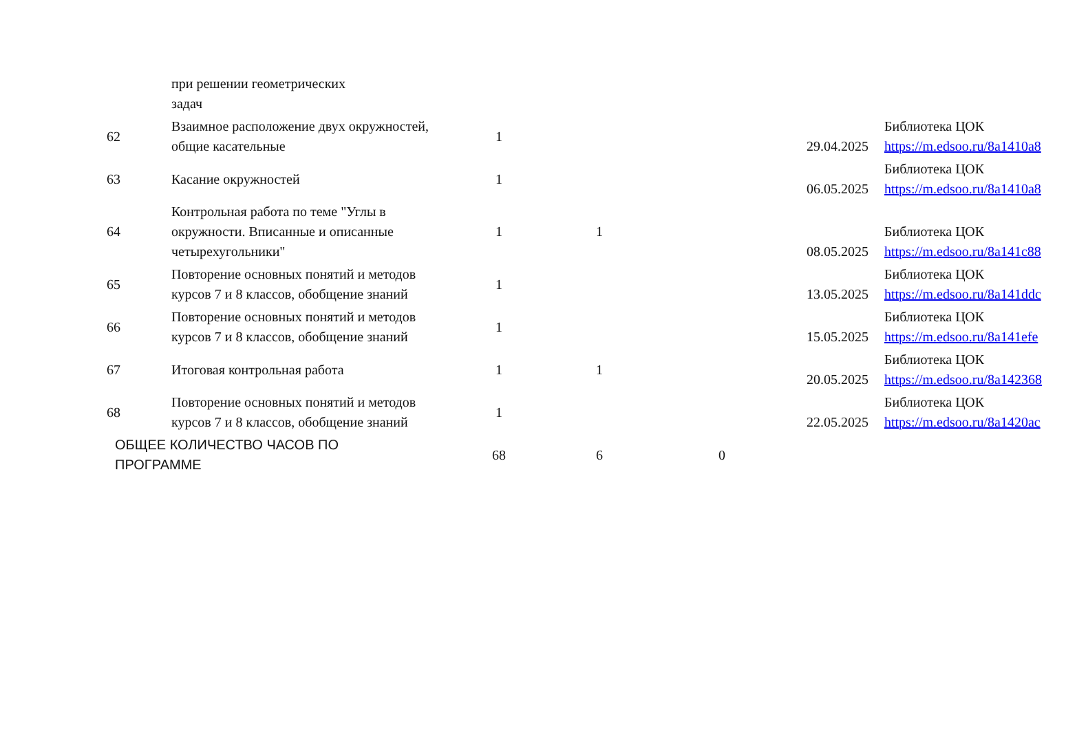| | при решении геометрических задач | | | | | |
| 62 | Взаимное расположение двух окружностей, общие касательные | 1 | | | 29.04.2025 | Библиотека ЦОК https://m.edsoo.ru/8a1410a8 |
| 63 | Касание окружностей | 1 | | | 06.05.2025 | Библиотека ЦОК https://m.edsoo.ru/8a1410a8 |
| 64 | Контрольная работа по теме "Углы в окружности. Вписанные и описанные четырехугольники" | 1 | 1 | | 08.05.2025 | Библиотека ЦОК https://m.edsoo.ru/8a141c88 |
| 65 | Повторение основных понятий и методов курсов 7 и 8 классов, обобщение знаний | 1 | | | 13.05.2025 | Библиотека ЦОК https://m.edsoo.ru/8a141ddc |
| 66 | Повторение основных понятий и методов курсов 7 и 8 классов, обобщение знаний | 1 | | | 15.05.2025 | Библиотека ЦОК https://m.edsoo.ru/8a141efe |
| 67 | Итоговая контрольная работа | 1 | 1 | | 20.05.2025 | Библиотека ЦОК https://m.edsoo.ru/8a142368 |
| 68 | Повторение основных понятий и методов курсов 7 и 8 классов, обобщение знаний | 1 | | | 22.05.2025 | Библиотека ЦОК https://m.edsoo.ru/8a1420ac |
| ОБЩЕЕ КОЛИЧЕСТВО ЧАСОВ ПО ПРОГРАММЕ | | 68 | 6 | 0 | | |